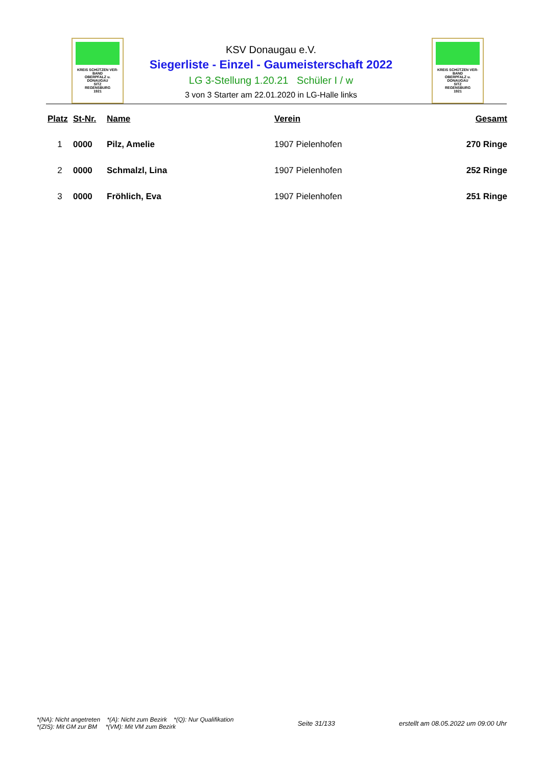KREIS SCHÜTZEN VER-BAND
OBERPFALZ u.
DONAUGAU
SITZ
REGENSBURG
1921
KSV Donaugau e.V.
Siegerliste - Einzel - Gaumeisterschaft 2022
LG 3-Stellung 1.20.21 Schüler I / w
3 von 3 Starter am 22.01.2020 in LG-Halle links
KREIS SCHÜTZEN VER-BAND
OBERPFALZ u.
DONAUGAU
SITZ
REGENSBURG
1921
| Platz | St-Nr. | Name | Verein | Gesamt |
| --- | --- | --- | --- | --- |
| 1 | 0000 | Pilz, Amelie | 1907 Pielenhofen | 270 Ringe |
| 2 | 0000 | Schmalzl, Lina | 1907 Pielenhofen | 252 Ringe |
| 3 | 0000 | Fröhlich, Eva | 1907 Pielenhofen | 251 Ringe |
*(NA): Nicht angetreten *(A): Nicht zum Bezirk *(Q): Nur Qualifikation
*(ZIS): Mit GM zur BM *(VM): Mit VM zum Bezirk
Seite 31/133
erstellt am 08.05.2022 um 09:00 Uhr